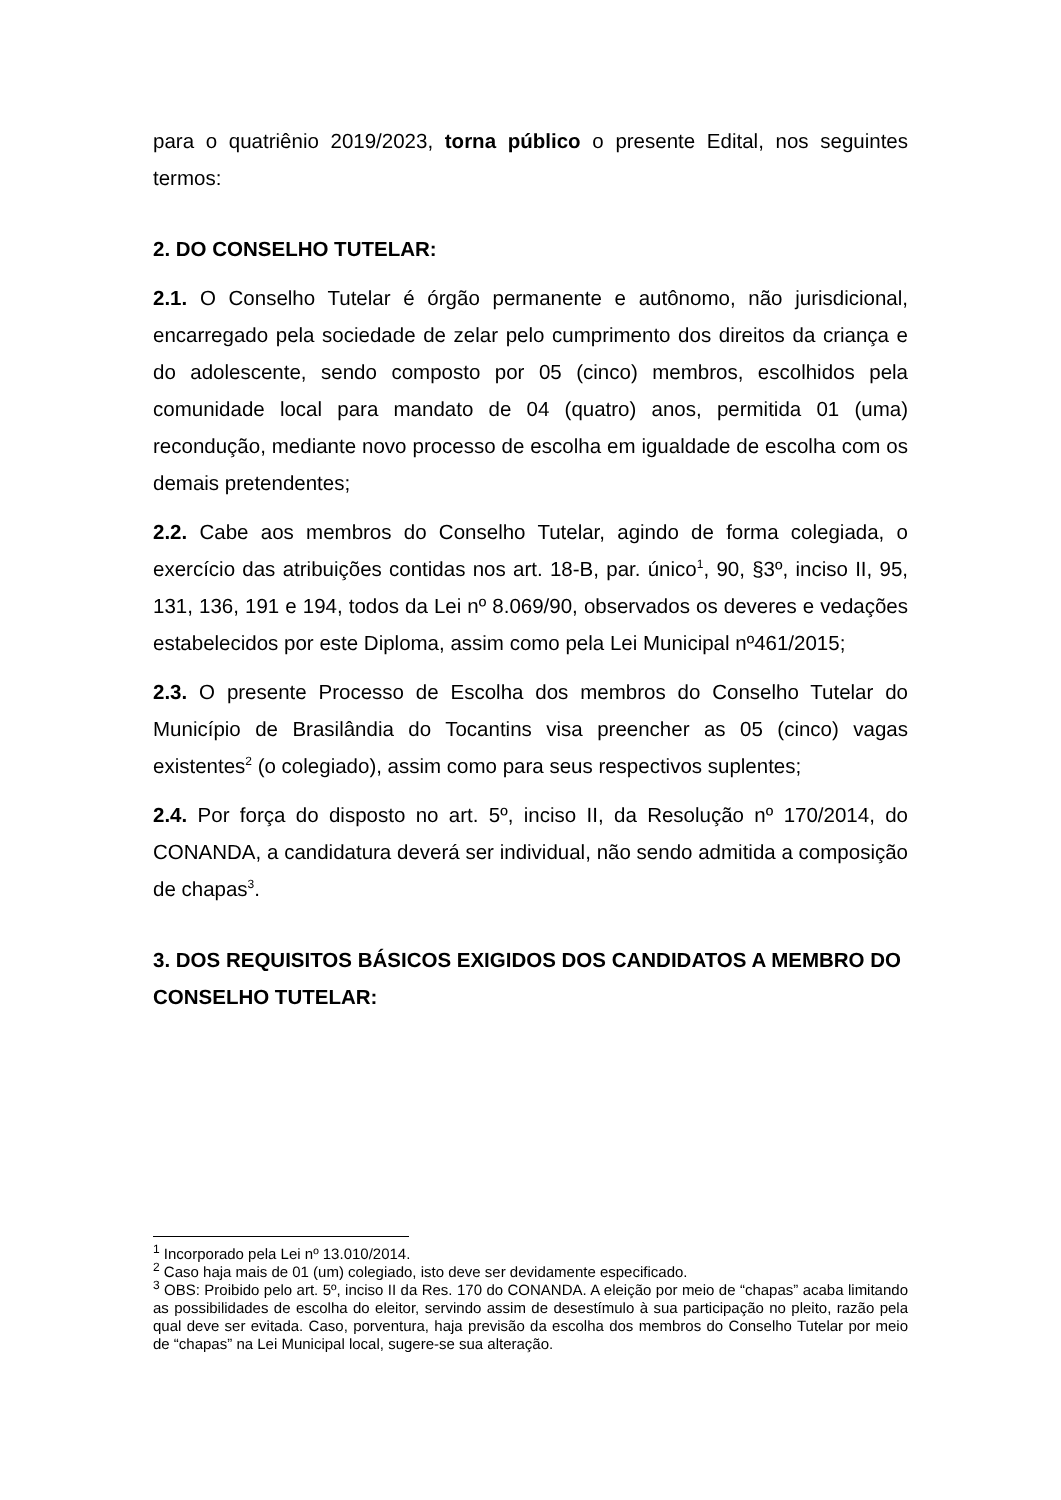para o quatriênio 2019/2023, torna público o presente Edital, nos seguintes termos:
2. DO CONSELHO TUTELAR:
2.1. O Conselho Tutelar é órgão permanente e autônomo, não jurisdicional, encarregado pela sociedade de zelar pelo cumprimento dos direitos da criança e do adolescente, sendo composto por 05 (cinco) membros, escolhidos pela comunidade local para mandato de 04 (quatro) anos, permitida 01 (uma) recondução, mediante novo processo de escolha em igualdade de escolha com os demais pretendentes;
2.2. Cabe aos membros do Conselho Tutelar, agindo de forma colegiada, o exercício das atribuições contidas nos art. 18-B, par. único<sup>1</sup>, 90, §3º, inciso II, 95, 131, 136, 191 e 194, todos da Lei nº 8.069/90, observados os deveres e vedações estabelecidos por este Diploma, assim como pela Lei Municipal nº461/2015;
2.3. O presente Processo de Escolha dos membros do Conselho Tutelar do Município de Brasilândia do Tocantins visa preencher as 05 (cinco) vagas existentes<sup>2</sup> (o colegiado), assim como para seus respectivos suplentes;
2.4. Por força do disposto no art. 5º, inciso II, da Resolução nº 170/2014, do CONANDA, a candidatura deverá ser individual, não sendo admitida a composição de chapas<sup>3</sup>.
3. DOS REQUISITOS BÁSICOS EXIGIDOS DOS CANDIDATOS A MEMBRO DO CONSELHO TUTELAR:
<sup>1</sup> Incorporado pela Lei nº 13.010/2014.
<sup>2</sup> Caso haja mais de 01 (um) colegiado, isto deve ser devidamente especificado.
<sup>3</sup> OBS: Proibido pelo art. 5º, inciso II da Res. 170 do CONANDA. A eleição por meio de “chapas” acaba limitando as possibilidades de escolha do eleitor, servindo assim de desestímulo à sua participação no pleito, razão pela qual deve ser evitada. Caso, porventura, haja previsão da escolha dos membros do Conselho Tutelar por meio de “chapas” na Lei Municipal local, sugere-se sua alteração.